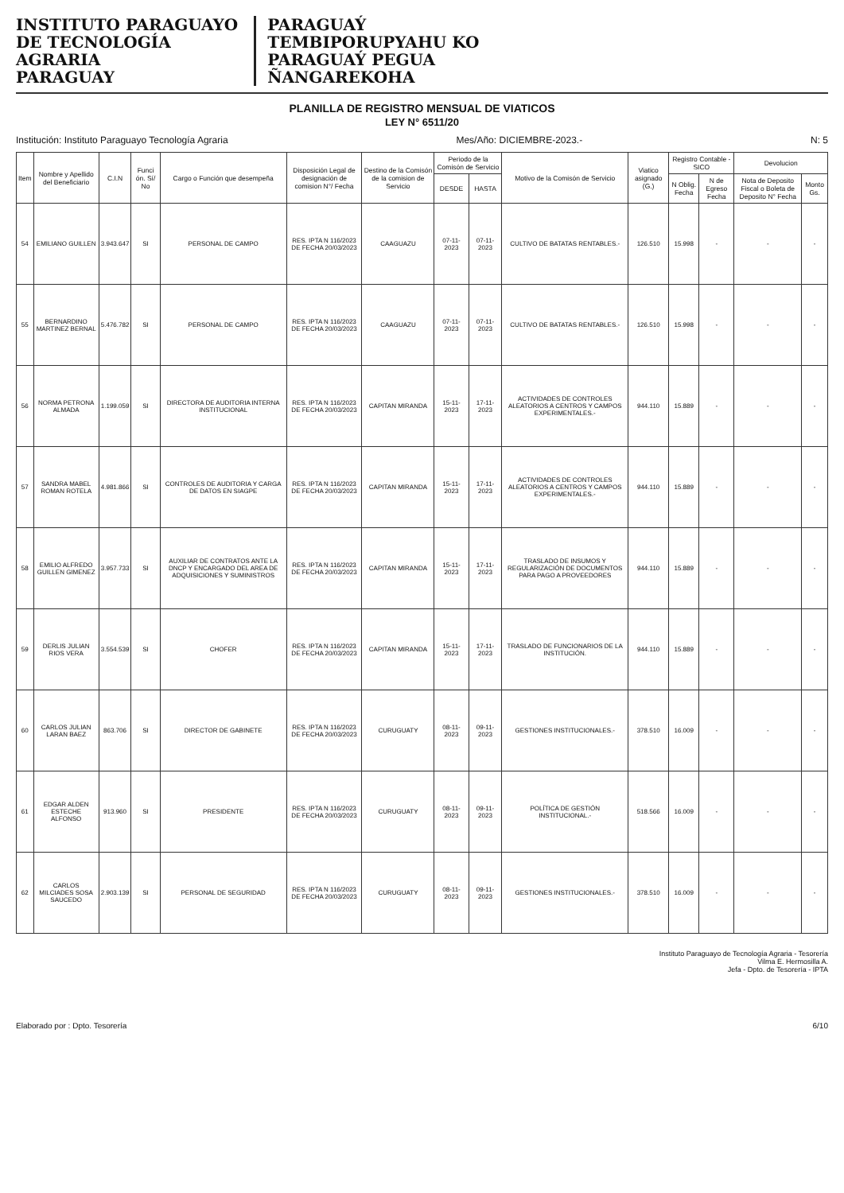INSTITUTO PARAGUAYO
DE TECNOLOGÍA
AGRARIA
PARAGUAY
PARAGUAÝ
TEMBIPORUPYAHU KO
PARAGUAÝ PEGUA
ÑANGAREKOHA
PLANILLA DE REGISTRO MENSUAL DE VIATICOS
LEY N° 6511/20
Institución: Instituto Paraguayo Tecnología Agraria Mes/Año: DICIEMBRE-2023.- N: 5
| Item | Nombre y Apellido del Beneficiario | C.I.N | Funci ón. Sí/ No | Cargo o Función que desempeña | Disposición Legal de designación de comision N°/ Fecha | Destino de la Comisón de la comision de Servicio | Periodo de la Comisón de Servicio | | Motivo de la Comisón de Servicio | Viatico asignado (G.) | Registro Contable - SICO | | Devolucion | |
| --- | --- | --- | --- | --- | --- | --- | --- | --- | --- | --- | --- | --- | --- | --- |
| | | | | | | | DESDE | HASTA | | | N Oblig. Fecha | N de Egreso Fecha | Nota de Deposito Fiscal o Boleta de Deposito N° Fecha | Monto Gs. |
| 54 | EMILIANO GUILLEN | 3.943.647 | SI | PERSONAL DE CAMPO | RES. IPTA N 116/2023 DE FECHA 20/03/2023 | CAAGUAZU | 07-11-2023 | 07-11-2023 | CULTIVO DE BATATAS RENTABLES.- | 126.510 | 15.998 | - | - | - |
| 55 | BERNARDINO MARTINEZ BERNAL | 5.476.782 | SI | PERSONAL DE CAMPO | RES. IPTA N 116/2023 DE FECHA 20/03/2023 | CAAGUAZU | 07-11-2023 | 07-11-2023 | CULTIVO DE BATATAS RENTABLES.- | 126.510 | 15.998 | - | - | - |
| 56 | NORMA PETRONA ALMADA | 1.199.059 | SI | DIRECTORA DE AUDITORIA INTERNA INSTITUCIONAL | RES. IPTA N 116/2023 DE FECHA 20/03/2023 | CAPITAN MIRANDA | 15-11-2023 | 17-11-2023 | ACTIVIDADES DE CONTROLES ALEATORIOS A CENTROS Y CAMPOS EXPERIMENTALES.- | 944.110 | 15.889 | - | - | - |
| 57 | SANDRA MABEL ROMAN ROTELA | 4.981.866 | SI | CONTROLES DE AUDITORIA Y CARGA DE DATOS EN SIAGPE | RES. IPTA N 116/2023 DE FECHA 20/03/2023 | CAPITAN MIRANDA | 15-11-2023 | 17-11-2023 | ACTIVIDADES DE CONTROLES ALEATORIOS A CENTROS Y CAMPOS EXPERIMENTALES.- | 944.110 | 15.889 | - | - | - |
| 58 | EMILIO ALFREDO GUILLEN GIMENEZ | 3.957.733 | SI | AUXILIAR DE CONTRATOS ANTE LA DNCP Y ENCARGADO DEL AREA DE ADQUISICIONES Y SUMINISTROS | RES. IPTA N 116/2023 DE FECHA 20/03/2023 | CAPITAN MIRANDA | 15-11-2023 | 17-11-2023 | TRASLADO DE INSUMOS Y REGULARIZACIÓN DE DOCUMENTOS PARA PAGO A PROVEEDORES | 944.110 | 15.889 | - | - | - |
| 59 | DERLIS JULIAN RIOS VERA | 3.554.539 | SI | CHOFER | RES. IPTA N 116/2023 DE FECHA 20/03/2023 | CAPITAN MIRANDA | 15-11-2023 | 17-11-2023 | TRASLADO DE FUNCIONARIOS DE LA INSTITUCIÓN. | 944.110 | 15.889 | - | - | - |
| 60 | CARLOS JULIAN LARAN BAEZ | 863.706 | SI | DIRECTOR DE GABINETE | RES. IPTA N 116/2023 DE FECHA 20/03/2023 | CURUGUATY | 08-11-2023 | 09-11-2023 | GESTIONES INSTITUCIONALES.- | 378.510 | 16.009 | - | - | - |
| 61 | EDGAR ALDEN ESTECHE ALFONSO | 913.960 | SI | PRESIDENTE | RES. IPTA N 116/2023 DE FECHA 20/03/2023 | CURUGUATY | 08-11-2023 | 09-11-2023 | POLÍTICA DE GESTIÓN INSTITUCIONAL.- | 518.566 | 16.009 | - | - | - |
| 62 | CARLOS MILCIADES SOSA SAUCEDO | 2.903.139 | SI | PERSONAL DE SEGURIDAD | RES. IPTA N 116/2023 DE FECHA 20/03/2023 | CURUGUATY | 08-11-2023 | 09-11-2023 | GESTIONES INSTITUCIONALES.- | 378.510 | 16.009 | - | - | - |
Instituto Paraguayo de Tecnología Agraria - Tesorería
Vilma E. Hermosilla A.
Jefa - Dpto. de Tesorería - IPTA
Elaborado por : Dpto. Tesorería 6/10